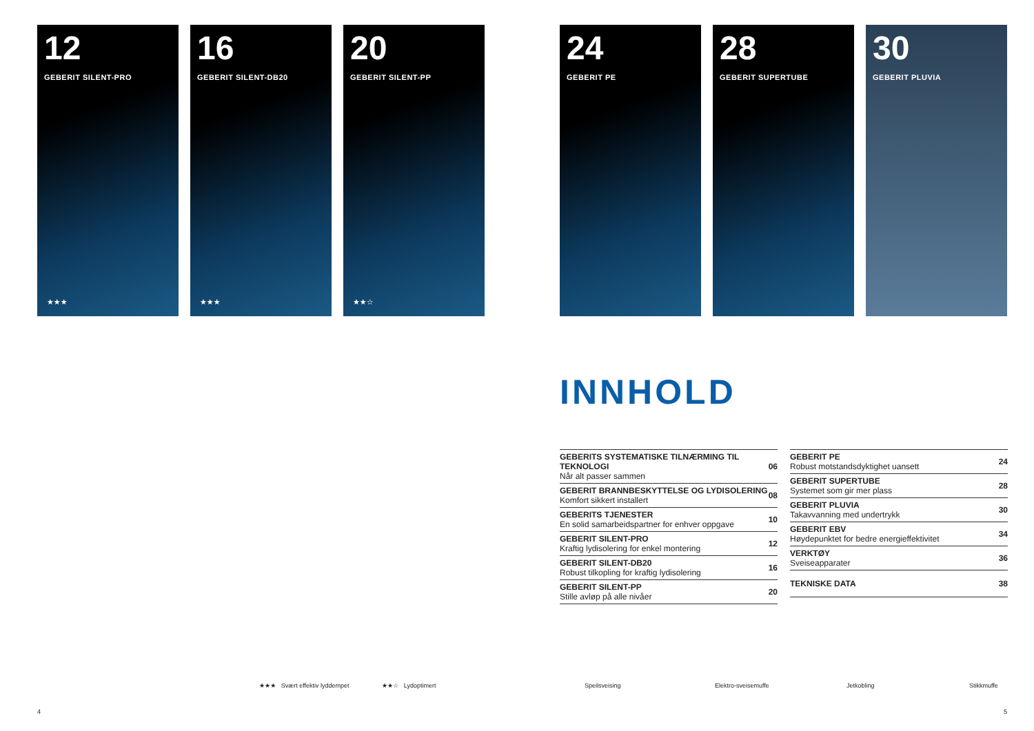12
GEBERIT SILENT-PRO
★★★
16
GEBERIT SILENT-DB20
★★★
20
GEBERIT SILENT-PP
★★☆
24
GEBERIT PE
28
GEBERIT SUPERTUBE
30
GEBERIT PLUVIA
INNHOLD
GEBERITS SYSTEMATISKE TILNÆRMING TIL TEKNOLOGI
Når alt passer sammen 06
GEBERIT BRANNBESKYTTELSE OG LYDISOLERING
Komfort sikkert installert 08
GEBERITS TJENESTER
En solid samarbeidspartner for enhver oppgave 10
GEBERIT SILENT-PRO
Kraftig lydisolering for enkel montering 12
GEBERIT SILENT-DB20
Robust tilkopling for kraftig lydisolering 16
GEBERIT SILENT-PP
Stille avløp på alle nivåer 20
GEBERIT PE
Robust motstandsdyktighet uansett 24
GEBERIT SUPERTUBE
Systemet som gir mer plass 28
GEBERIT PLUVIA
Takavvanning med undertrykk 30
GEBERIT EBV
Høydepunktet for bedre energieffektivitet 34
VERKTØY
Sveiseapparater 36
TEKNISKE DATA 38
★★★ Svært effektiv lyddempet ★★☆ Lydoptimert Speilsveising Elektro-sveisemuffe Jetkobling Stikkmuffe
4 5